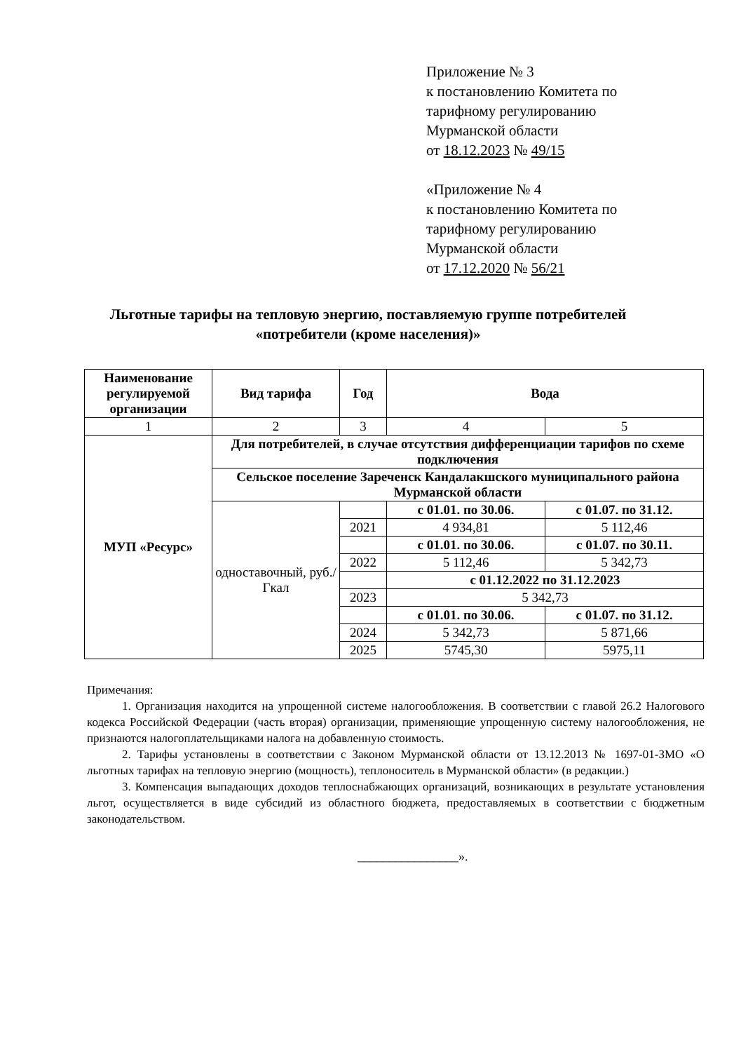Приложение № 3
к постановлению Комитета по
тарифному регулированию
Мурманской области
от 18.12.2023 № 49/15
«Приложение № 4
к постановлению Комитета по
тарифному регулированию
Мурманской области
от 17.12.2020 № 56/21
Льготные тарифы на тепловую энергию, поставляемую группе потребителей «потребители (кроме населения)»
| Наименование регулируемой организации | Вид тарифа | Год | Вода | |
| --- | --- | --- | --- | --- |
| 1 | 2 | 3 | 4 | 5 |
| МУП «Ресурс» | Для потребителей, в случае отсутствия дифференциации тарифов по схеме подключения | | | |
| | Сельское поселение Зареченск Кандалакшского муниципального района Мурманской области | | | |
| | одноставочный, руб./Гкал | | с 01.01. по 30.06. | с 01.07. по 31.12. |
| | | 2021 | 4 934,81 | 5 112,46 |
| | | | с 01.01. по 30.06. | с 01.07. по 30.11. |
| | | 2022 | 5 112,46 | 5 342,73 |
| | | | с 01.12.2022 по 31.12.2023 | |
| | | 2023 | 5 342,73 | |
| | | | с 01.01. по 30.06. | с 01.07. по 31.12. |
| | | 2024 | 5 342,73 | 5 871,66 |
| | | 2025 | 5745,30 | 5975,11 |
Примечания:
1. Организация находится на упрощенной системе налогообложения. В соответствии с главой 26.2 Налогового кодекса Российской Федерации (часть вторая) организации, применяющие упрощенную систему налогообложения, не признаются налогоплательщиками налога на добавленную стоимость.
2. Тарифы установлены в соответствии с Законом Мурманской области от 13.12.2013 № 1697-01-ЗМО «О льготных тарифах на тепловую энергию (мощность), теплоноситель в Мурманской области» (в редакции.)
3. Компенсация выпадающих доходов теплоснабжающих организаций, возникающих в результате установления льгот, осуществляется в виде субсидий из областного бюджета, предоставляемых в соответствии с бюджетным законодательством.
________________».